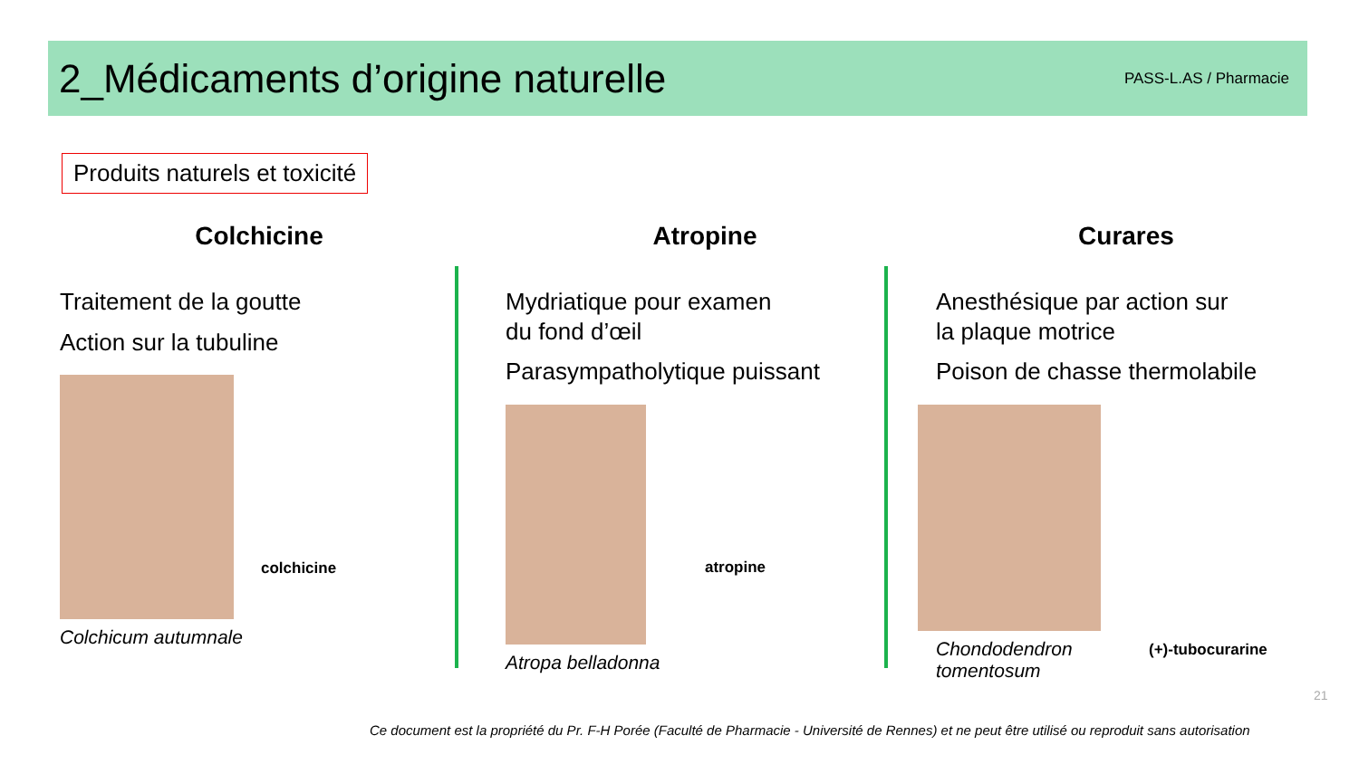2_Médicaments d’origine naturelle
PASS-L.AS / Pharmacie
Produits naturels et toxicité
Colchicine
Traitement de la goutte
Action sur la tubuline
Colchicum autumnale
colchicine
Atropine
Mydriatique pour examen
du fond d’œil
Parasympatholytique puissant
Atropa belladonna
atropine
Curares
Anesthésique par action sur
la plaque motrice
Poison de chasse thermolabile
Chondodendron
tomentosum
(+)-tubocurarine
21
Ce document est la propriété du Pr. F-H Porée (Faculté de Pharmacie - Université de Rennes) et ne peut être utilisé ou reproduit sans autorisation